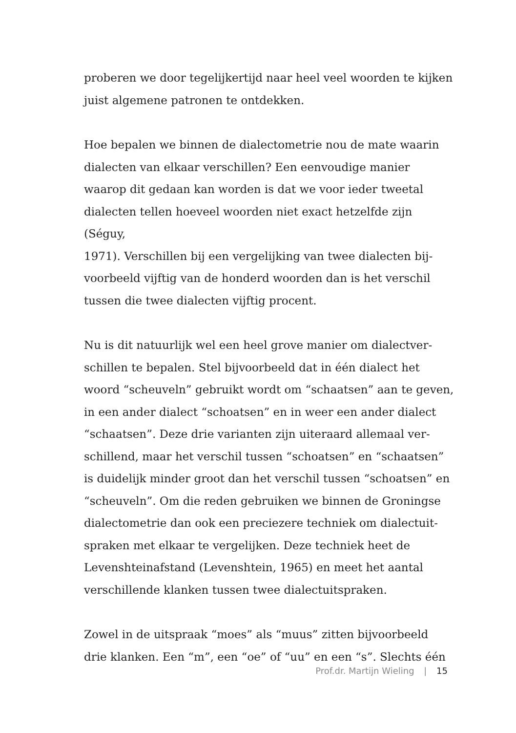proberen we door tegelijkertijd naar heel veel woorden te kijken
juist algemene patronen te ontdekken.
Hoe bepalen we binnen de dialectometrie nou de mate waarin
dialecten van elkaar verschillen? Een eenvoudige manier
waarop dit gedaan kan worden is dat we voor ieder tweetal
dialecten tellen hoeveel woorden niet exact hetzelfde zijn (Séguy,
1971). Verschillen bij een vergelijking van twee dialecten bij-
voorbeeld vijftig van de honderd woorden dan is het verschil
tussen die twee dialecten vijftig procent.
Nu is dit natuurlijk wel een heel grove manier om dialectver-
schillen te bepalen. Stel bijvoorbeeld dat in één dialect het
woord “scheuveln” gebruikt wordt om “schaatsen” aan te geven,
in een ander dialect “schoatsen” en in weer een ander dialect
“schaatsen”. Deze drie varianten zijn uiteraard allemaal ver-
schillend, maar het verschil tussen “schoatsen” en “schaatsen”
is duidelijk minder groot dan het verschil tussen “schoatsen” en
“scheuveln”. Om die reden gebruiken we binnen de Groningse
dialectometrie dan ook een preciezere techniek om dialectuit-
spraken met elkaar te vergelijken. Deze techniek heet de
Levenshteinafstand (Levenshtein, 1965) en meet het aantal
verschillende klanken tussen twee dialectuitspraken.
Zowel in de uitspraak “moes” als “muus” zitten bijvoorbeeld
drie klanken. Een “m”, een “oe” of “uu” en een “s”. Slechts één
Prof.dr. Martijn Wieling | 15